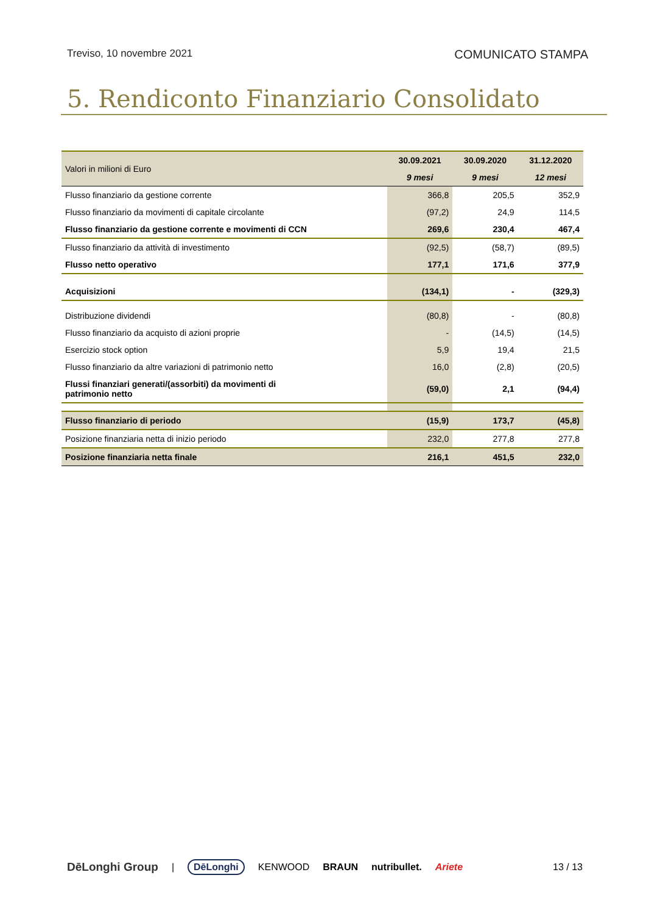Treviso, 10 novembre 2021 COMUNICATO STAMPA
5. Rendiconto Finanziario Consolidato
| Valori in milioni di Euro | 30.09.2021 | 30.09.2020 | 31.12.2020 |
| | 9 mesi | 9 mesi | 12 mesi |
| Flusso finanziario da gestione corrente | 366,8 | 205,5 | 352,9 |
| Flusso finanziario da movimenti di capitale circolante | (97,2) | 24,9 | 114,5 |
| Flusso finanziario da gestione corrente e movimenti di CCN | 269,6 | 230,4 | 467,4 |
| Flusso finanziario da attività di investimento | (92,5) | (58,7) | (89,5) |
| Flusso netto operativo | 177,1 | 171,6 | 377,9 |
| Acquisizioni | (134,1) | - | (329,3) |
| Distribuzione dividendi | (80,8) | - | (80,8) |
| Flusso finanziario da acquisto di azioni proprie | - | (14,5) | (14,5) |
| Esercizio stock option | 5,9 | 19,4 | 21,5 |
| Flusso finanziario da altre variazioni di patrimonio netto | 16,0 | (2,8) | (20,5) |
| Flussi finanziari generati/(assorbiti) da movimenti di patrimonio netto | (59,0) | 2,1 | (94,4) |
| Flusso finanziario di periodo | (15,9) | 173,7 | (45,8) |
| Posizione finanziaria netta di inizio periodo | 232,0 | 277,8 | 277,8 |
| Posizione finanziaria netta finale | 216,1 | 451,5 | 232,0 |
DēLonghi Group | DēLonghi KENWOOD BRAUN nutribullet. Ariete 13 / 13